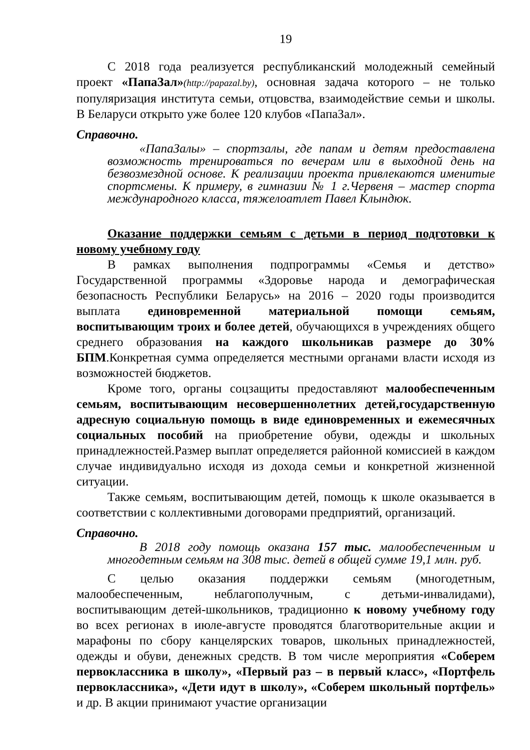19
С 2018 года реализуется республиканский молодежный семейный проект «ПапаЗал»(http://papazal.by), основная задача которого – не только популяризация института семьи, отцовства, взаимодействие семьи и школы. В Беларуси открыто уже более 120 клубов «ПапаЗал».
Справочно.
«ПапаЗалы» – спортзалы, где папам и детям предоставлена возможность тренироваться по вечерам или в выходной день на безвозмездной основе. К реализации проекта привлекаются именитые спортсмены. К примеру, в гимназии № 1 г.Червеня – мастер спорта международного класса, тяжелоатлет Павел Клындюк.
Оказание поддержки семьям с детьми в период подготовки к новому учебному году
В рамках выполнения подпрограммы «Семья и детство» Государственной программы «Здоровье народа и демографическая безопасность Республики Беларусь» на 2016 – 2020 годы производится выплата единовременной материальной помощи семьям, воспитывающим троих и более детей, обучающихся в учреждениях общего среднего образования на каждого школьникав размере до 30% БПМ.Конкретная сумма определяется местными органами власти исходя из возможностей бюджетов.
Кроме того, органы соцзащиты предоставляют малообеспеченным семьям, воспитывающим несовершеннолетних детей,государственную адресную социальную помощь в виде единовременных и ежемесячных социальных пособий на приобретение обуви, одежды и школьных принадлежностей.Размер выплат определяется районной комиссией в каждом случае индивидуально исходя из дохода семьи и конкретной жизненной ситуации.
Также семьям, воспитывающим детей, помощь к школе оказывается в соответствии с коллективными договорами предприятий, организаций.
Справочно.
В 2018 году помощь оказана 157 тыс. малообеспеченным и многодетным семьям на 308 тыс. детей в общей сумме 19,1 млн. руб.
С целью оказания поддержки семьям (многодетным, малообеспеченным, неблагополучным, с детьми-инвалидами), воспитывающим детей-школьников, традиционно к новому учебному году во всех регионах в июле-августе проводятся благотворительные акции и марафоны по сбору канцелярских товаров, школьных принадлежностей, одежды и обуви, денежных средств. В том числе мероприятия «Соберем первоклассника в школу», «Первый раз – в первый класс», «Портфель первоклассника», «Дети идут в школу», «Соберем школьный портфель» и др. В акции принимают участие организации